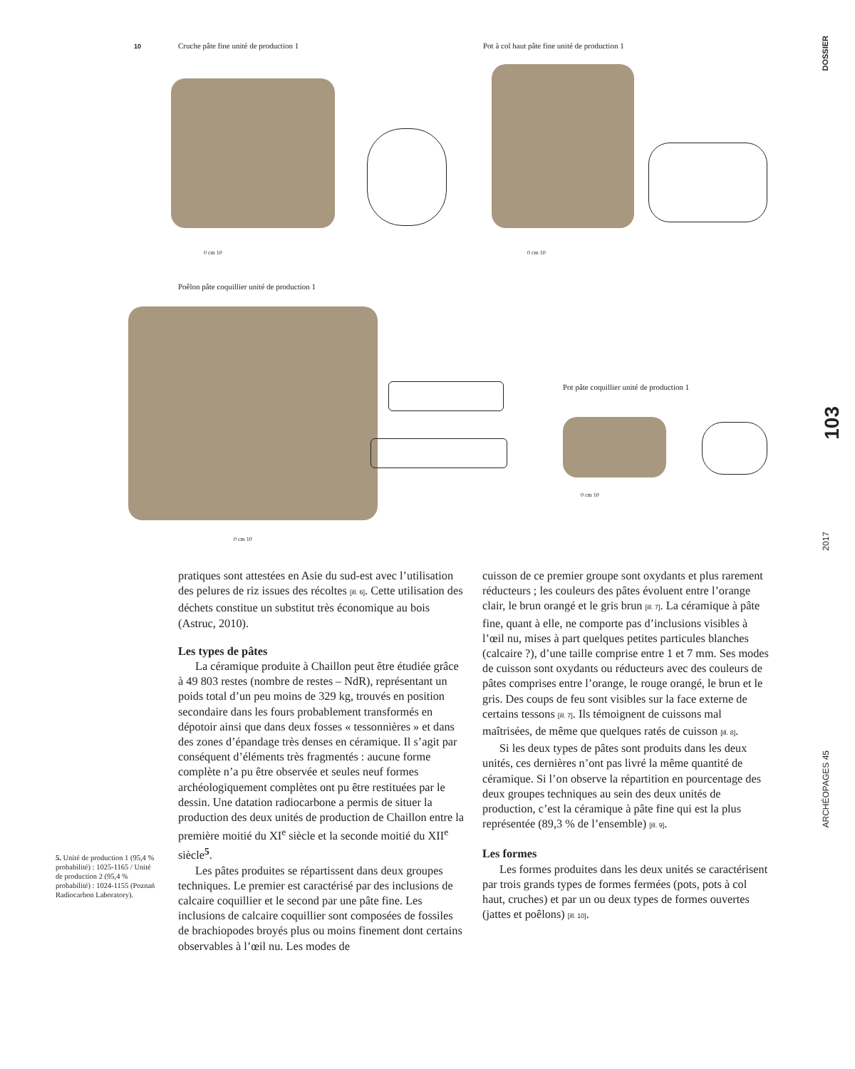10
Cruche pâte fine unité de production 1
Pot à col haut pâte fine unité de production 1
0 cm 10 0 cm 10
Poêlon pâte coquillier unité de production 1
Pot pâte coquillier unité de production 1
0 cm 10
0 cm 10
DOSSIER
103
2017
ARCHÉOPAGES 45
pratiques sont attestées en Asie du sud-est avec l’utilisation des pelures de riz issues des récoltes [ill. 6]. Cette utilisation des déchets constitue un substitut très économique au bois (Astruc, 2010).
Les types de pâtes
La céramique produite à Chaillon peut être étudiée grâce à 49 803 restes (nombre de restes – NdR), représentant un poids total d’un peu moins de 329 kg, trouvés en position secondaire dans les fours probablement transformés en dépotoir ainsi que dans deux fosses « tessonnières » et dans des zones d’épandage très denses en céramique. Il s’agit par conséquent d’éléments très fragmentés : aucune forme complète n’a pu être observée et seules neuf formes archéologiquement complètes ont pu être restituées par le dessin. Une datation radiocarbone a permis de situer la production des deux unités de production de Chaillon entre la première moitié du XI<sup>e</sup> siècle et la seconde moitié du XII<sup>e</sup> siècle<sup>5</sup>.
Les pâtes produites se répartissent dans deux groupes techniques. Le premier est caractérisé par des inclusions de calcaire coquillier et le second par une pâte fine. Les inclusions de calcaire coquillier sont composées de fossiles de brachiopodes broyés plus ou moins finement dont certains observables à l’œil nu. Les modes de
cuisson de ce premier groupe sont oxydants et plus rarement réducteurs ; les couleurs des pâtes évoluent entre l’orange clair, le brun orangé et le gris brun [ill. 7]. La céramique à pâte fine, quant à elle, ne comporte pas d’inclusions visibles à l’œil nu, mises à part quelques petites particules blanches (calcaire ?), d’une taille comprise entre 1 et 7 mm. Ses modes de cuisson sont oxydants ou réducteurs avec des couleurs de pâtes comprises entre l’orange, le rouge orangé, le brun et le gris. Des coups de feu sont visibles sur la face externe de certains tessons [ill. 7]. Ils témoignent de cuissons mal maîtrisées, de même que quelques ratés de cuisson [ill. 8].
Si les deux types de pâtes sont produits dans les deux unités, ces dernières n’ont pas livré la même quantité de céramique. Si l’on observe la répartition en pourcentage des deux groupes techniques au sein des deux unités de production, c’est la céramique à pâte fine qui est la plus représentée (89,3 % de l’ensemble) [ill. 9].
Les formes
Les formes produites dans les deux unités se caractérisent par trois grands types de formes fermées (pots, pots à col haut, cruches) et par un ou deux types de formes ouvertes (jattes et poêlons) [ill. 10].
5. Unité de production 1 (95,4 % probabilité) : 1025-1165 / Unité de production 2 (95,4 % probabilité) : 1024-1155 (Poznań Radiocarbon Laboratory).